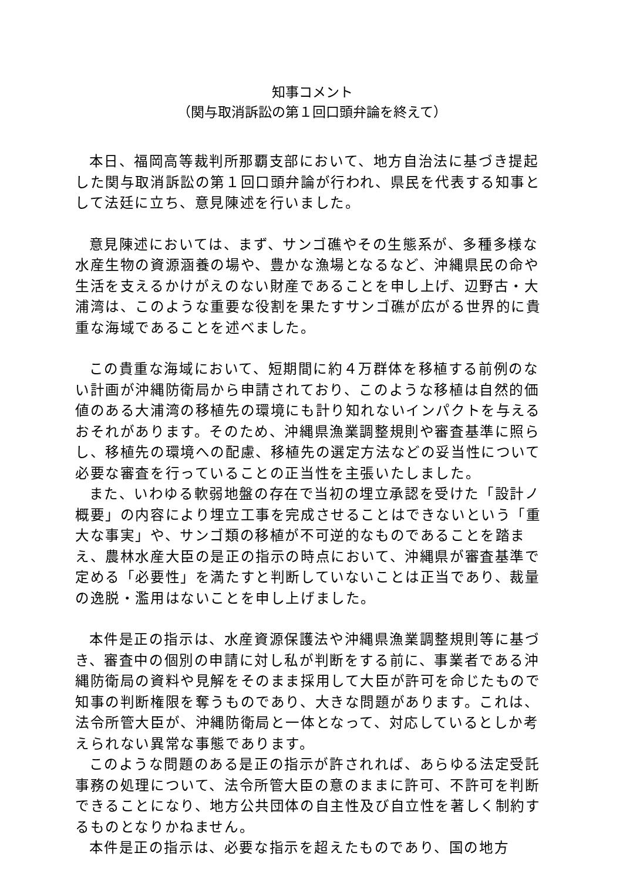知事コメント
（関与取消訴訟の第１回口頭弁論を終えて）
本日、福岡高等裁判所那覇支部において、地方自治法に基づき提起した関与取消訴訟の第１回口頭弁論が行われ、県民を代表する知事として法廷に立ち、意見陳述を行いました。
意見陳述においては、まず、サンゴ礁やその生態系が、多種多様な水産生物の資源涵養の場や、豊かな漁場となるなど、沖縄県民の命や生活を支えるかけがえのない財産であることを申し上げ、辺野古・大浦湾は、このような重要な役割を果たすサンゴ礁が広がる世界的に貴重な海域であることを述べました。
この貴重な海域において、短期間に約４万群体を移植する前例のない計画が沖縄防衛局から申請されており、このような移植は自然的価値のある大浦湾の移植先の環境にも計り知れないインパクトを与えるおそれがあります。そのため、沖縄県漁業調整規則や審査基準に照らし、移植先の環境への配慮、移植先の選定方法などの妥当性について必要な審査を行っていることの正当性を主張いたしました。
また、いわゆる軟弱地盤の存在で当初の埋立承認を受けた「設計ノ概要」の内容により埋立工事を完成させることはできないという「重大な事実」や、サンゴ類の移植が不可逆的なものであることを踏まえ、農林水産大臣の是正の指示の時点において、沖縄県が審査基準で定める「必要性」を満たすと判断していないことは正当であり、裁量の逸脱・濫用はないことを申し上げました。
本件是正の指示は、水産資源保護法や沖縄県漁業調整規則等に基づき、審査中の個別の申請に対し私が判断をする前に、事業者である沖縄防衛局の資料や見解をそのまま採用して大臣が許可を命じたもので知事の判断権限を奪うものであり、大きな問題があります。これは、法令所管大臣が、沖縄防衛局と一体となって、対応しているとしか考えられない異常な事態であります。
このような問題のある是正の指示が許されれば、あらゆる法定受託事務の処理について、法令所管大臣の意のままに許可、不許可を判断できることになり、地方公共団体の自主性及び自立性を著しく制約するものとなりかねません。
本件是正の指示は、必要な指示を超えたものであり、国の地方